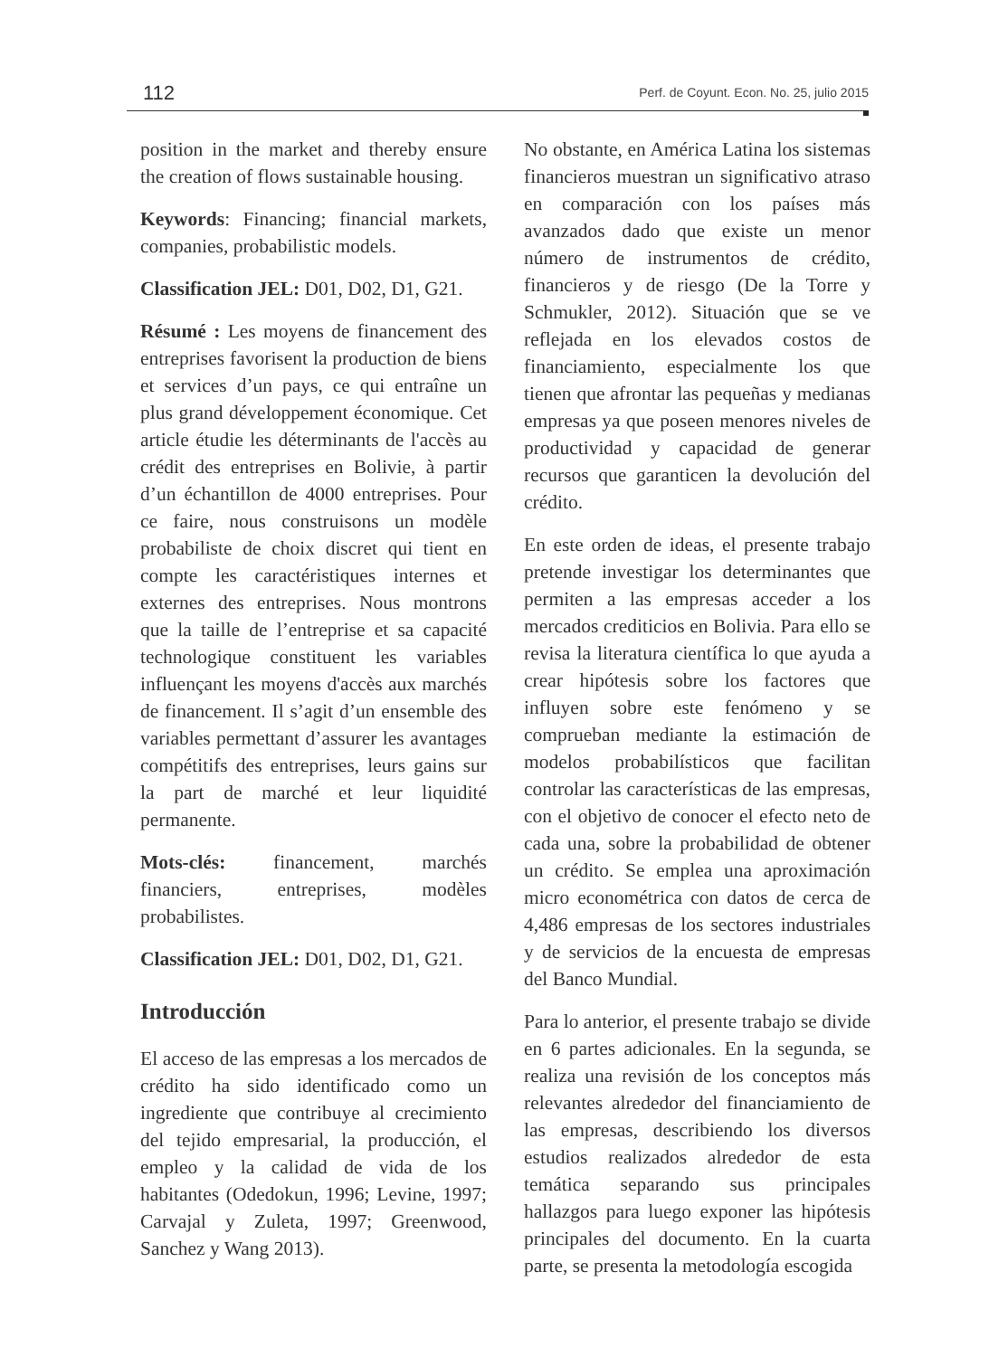112 Perf. de Coyunt. Econ. No. 25, julio 2015
position in the market and thereby ensure the creation of flows sustainable housing.
Keywords: Financing; financial markets, companies, probabilistic models.
Classification JEL: D01, D02, D1, G21.
Résumé : Les moyens de financement des entreprises favorisent la production de biens et services d’un pays, ce qui entraîne un plus grand développement économique. Cet article étudie les déterminants de l'accès au crédit des entreprises en Bolivie, à partir d’un échantillon de 4000 entreprises. Pour ce faire, nous construisons un modèle probabiliste de choix discret qui tient en compte les caractéristiques internes et externes des entreprises. Nous montrons que la taille de l’entreprise et sa capacité technologique constituent les variables influençant les moyens d'accès aux marchés de financement. Il s’agit d’un ensemble des variables permettant d’assurer les avantages compétitifs des entreprises, leurs gains sur la part de marché et leur liquidité permanente.
Mots-clés: financement, marchés financiers, entreprises, modèles probabilistes.
Classification JEL: D01, D02, D1, G21.
Introducción
El acceso de las empresas a los mercados de crédito ha sido identificado como un ingrediente que contribuye al crecimiento del tejido empresarial, la producción, el empleo y la calidad de vida de los habitantes (Odedokun, 1996; Levine, 1997; Carvajal y Zuleta, 1997; Greenwood, Sanchez y Wang 2013).
No obstante, en América Latina los sistemas financieros muestran un significativo atraso en comparación con los países más avanzados dado que existe un menor número de instrumentos de crédito, financieros y de riesgo (De la Torre y Schmukler, 2012). Situación que se ve reflejada en los elevados costos de financiamiento, especialmente los que tienen que afrontar las pequeñas y medianas empresas ya que poseen menores niveles de productividad y capacidad de generar recursos que garanticen la devolución del crédito.
En este orden de ideas, el presente trabajo pretende investigar los determinantes que permiten a las empresas acceder a los mercados crediticios en Bolivia. Para ello se revisa la literatura científica lo que ayuda a crear hipótesis sobre los factores que influyen sobre este fenómeno y se comprueban mediante la estimación de modelos probabilísticos que facilitan controlar las características de las empresas, con el objetivo de conocer el efecto neto de cada una, sobre la probabilidad de obtener un crédito. Se emplea una aproximación micro econométrica con datos de cerca de 4,486 empresas de los sectores industriales y de servicios de la encuesta de empresas del Banco Mundial.
Para lo anterior, el presente trabajo se divide en 6 partes adicionales. En la segunda, se realiza una revisión de los conceptos más relevantes alrededor del financiamiento de las empresas, describiendo los diversos estudios realizados alrededor de esta temática separando sus principales hallazgos para luego exponer las hipótesis principales del documento. En la cuarta parte, se presenta la metodología escogida